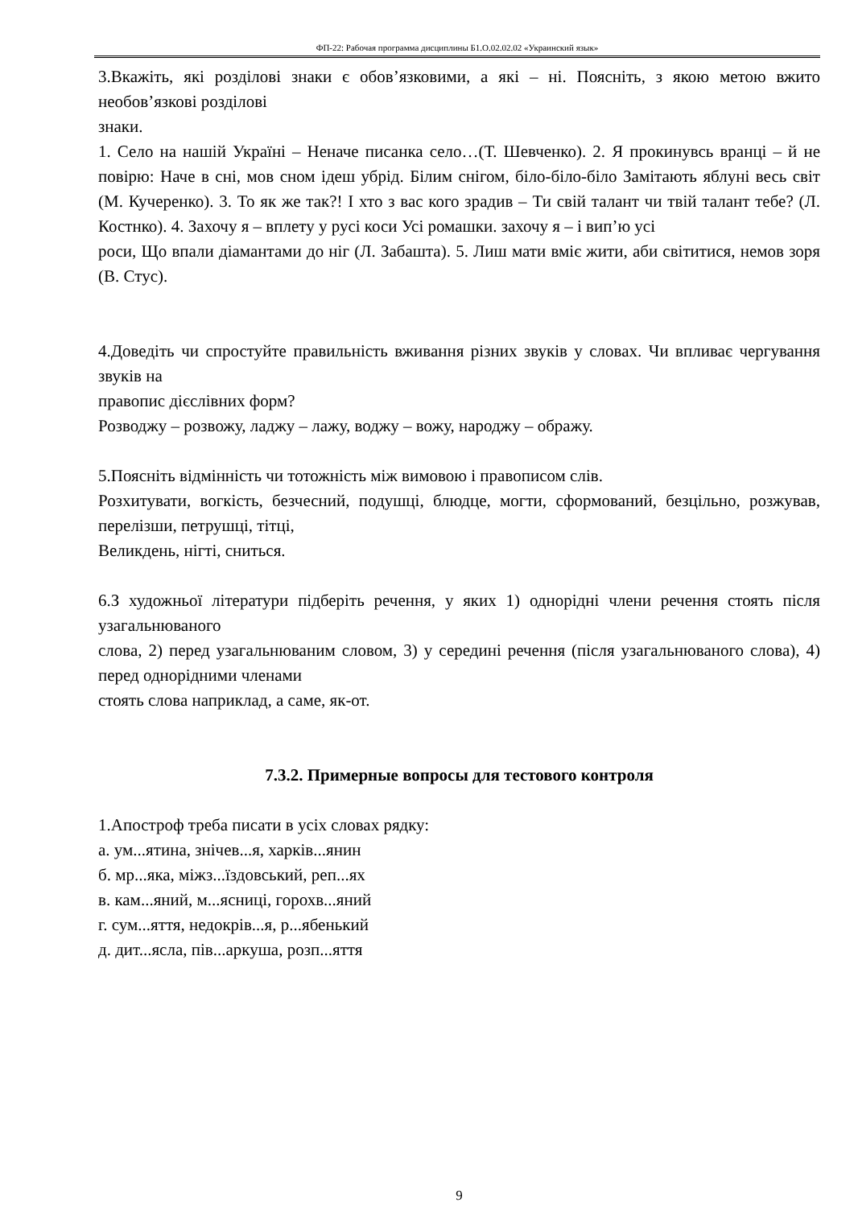ФП-22: Рабочая программа дисциплины Б1.О.02.02.02 «Украинский язык»
3.Вкажіть, які розділові знаки є обов’язковими, а які – ні. Поясніть, з якою метою вжито необов’язкові розділові
знаки.
1. Село на нашій Україні – Неначе писанка село…(Т. Шевченко). 2. Я прокинувсь вранці – й не повірю: Наче в сні, мов сном ідеш убрід. Білим снігом, біло-біло-біло Замітають яблуні весь світ (М. Кучеренко). 3. То як же так?! І хто з вас кого зрадив – Ти свій талант чи твій талант тебе? (Л. Костнко). 4. Захочу я – вплету у русі коси Усі ромашки. захочу я – і вип’ю усі
роси, Що впали діамантами до ніг (Л. Забашта). 5. Лиш мати вміє жити, аби світитися, немов зоря (В. Стус).
4.Доведіть чи спростуйте правильність вживання різних звуків у словах. Чи впливає чергування звуків на
правопис дієслівних форм?
Розводжу – розвожу, ладжу – лажу, воджу – вожу, народжу – ображу.
5.Поясніть відмінність чи тотожність між вимовою і правописом слів.
Розхитувати, вогкість, безчесний, подушці, блюдце, могти, сформований, безцільно, розжував, перелізши, петрушці, тітці,
Великдень, нігті, сниться.
6.З художньої літератури підберіть речення, у яких 1) однорідні члени речення стоять після узагальнюваного
слова, 2) перед узагальнюваним словом, 3) у середині речення (після узагальнюваного слова), 4) перед однорідними членами
стоять слова наприклад, а саме, як-от.
7.3.2. Примерные вопросы для тестового контроля
1.Апостроф треба писати в усіх словах рядку:
а. ум...ятина, знічев...я, харків...янин
б. мр...яка, міжз...їздовський, реп...ях
в. кам...яний, м...ясниці, горохв...яний
г. сум...яття, недокрів...я, р...ябенький
д. дит...ясла, пів...аркуша, розп...яття
9